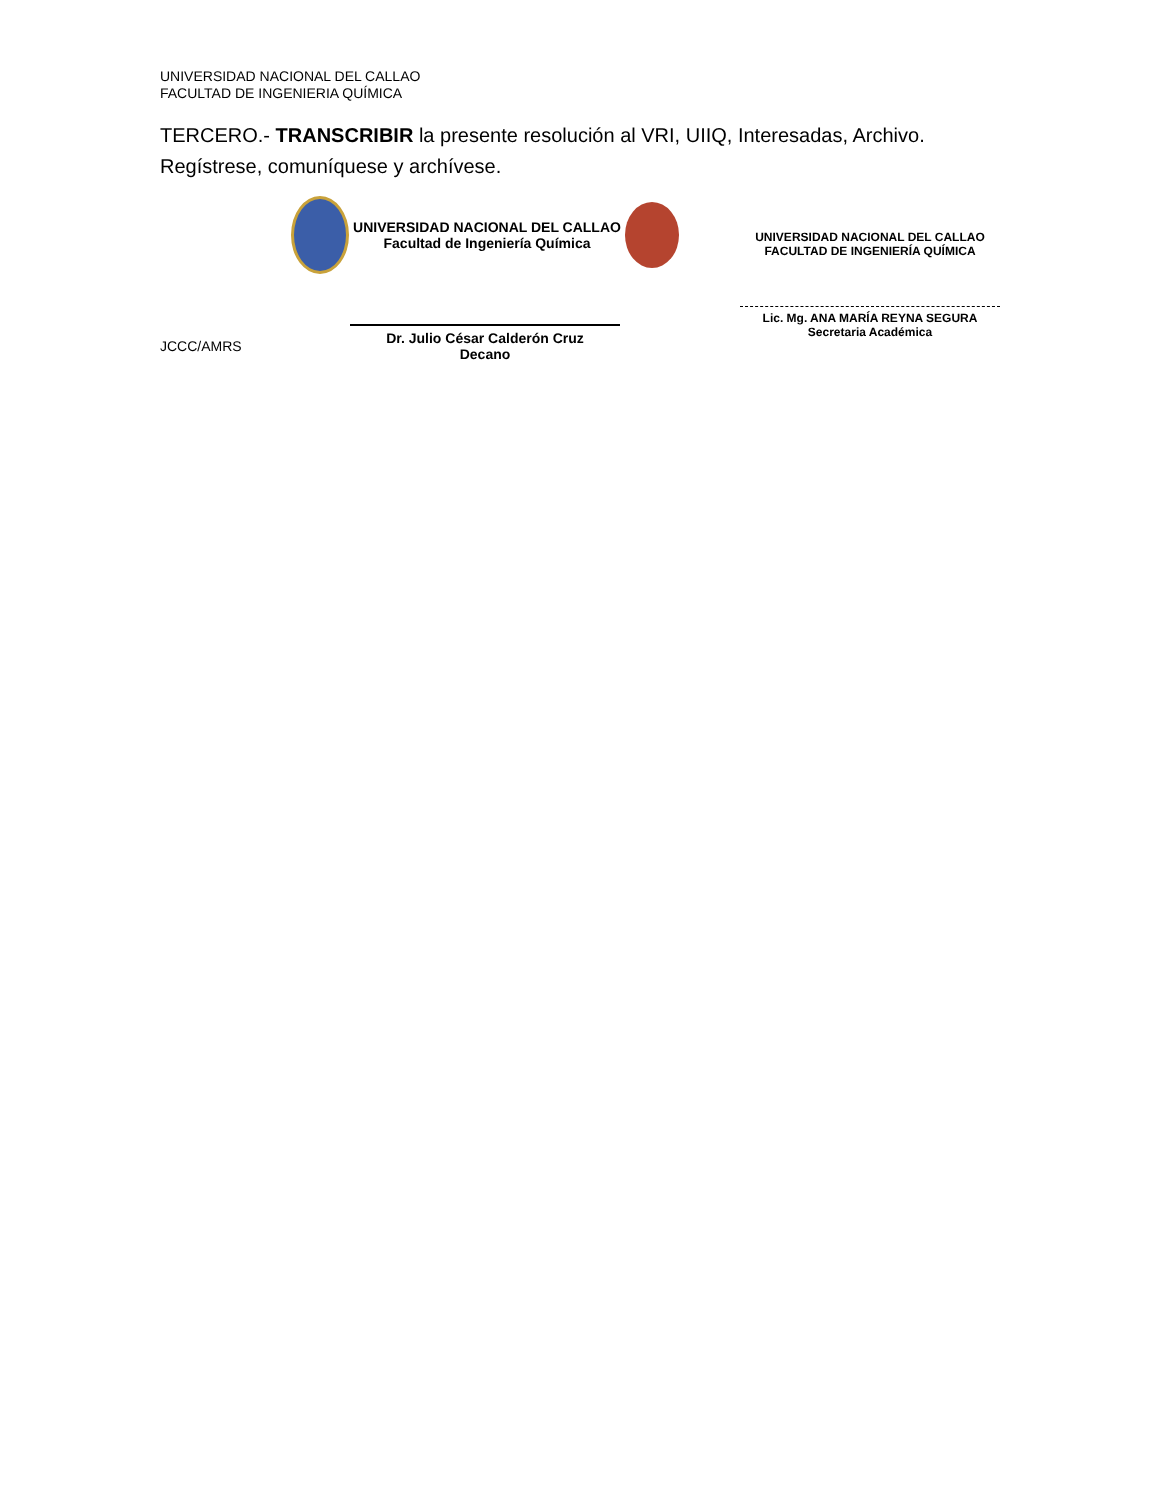UNIVERSIDAD NACIONAL DEL CALLAO
FACULTAD DE INGENIERIA QUÍMICA
TERCERO.- TRANSCRIBIR la presente resolución al VRI, UIIQ, Interesadas, Archivo.
Regístrese, comuníquese y archívese.
JCCC/AMRS
UNIVERSIDAD NACIONAL DEL CALLAO
Facultad de Ingeniería Química
Dr. Julio César Calderón Cruz
Decano
UNIVERSIDAD NACIONAL DEL CALLAO
FACULTAD DE INGENIERÍA QUÍMICA
Lic. Mg. ANA MARÍA REYNA SEGURA
Secretaria Académica